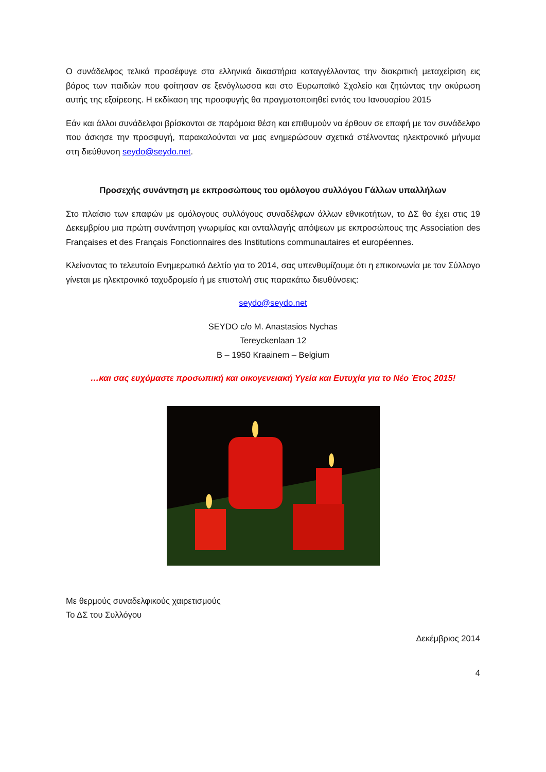Ο συνάδελφος τελικά προσέφυγε στα ελληνικά δικαστήρια καταγγέλλοντας την διακριτική μεταχείριση εις βάρος των παιδιών που φοίτησαν σε ξενόγλωσσα και στο Ευρωπαϊκό Σχολείο και ζητώντας την ακύρωση αυτής της εξαίρεσης. Η εκδίκαση της προσφυγής θα πραγματοποιηθεί εντός του Ιανουαρίου 2015
Εάν και άλλοι συνάδελφοι βρίσκονται σε παρόμοια θέση και επιθυμούν να έρθουν σε επαφή με τον συνάδελφο που άσκησε την προσφυγή, παρακαλούνται να μας ενημερώσουν σχετικά στέλνοντας ηλεκτρονικό μήνυμα στη διεύθυνση seydo@seydo.net.
Προσεχής συνάντηση με εκπροσώπους του ομόλογου συλλόγου Γάλλων υπαλλήλων
Στο πλαίσιο των επαφών με ομόλογους συλλόγους συναδέλφων άλλων εθνικοτήτων, το ΔΣ θα έχει στις 19 Δεκεμβρίου μια πρώτη συνάντηση γνωριμίας και ανταλλαγής απόψεων με εκπροσώπους της Association des Françaises et des Français Fonctionnaires des Institutions communautaires et européennes.
Κλείνοντας το τελευταίο Ενημερωτικό Δελτίο για το 2014, σας υπενθυμίζουμε ότι η επικοινωνία με τον Σύλλογο γίνεται με ηλεκτρονικό ταχυδρομείο ή με επιστολή στις παρακάτω διευθύνσεις:
seydo@seydo.net
SEYDO c/o M. Anastasios Nychas
Tereyckenlaan 12
B – 1950 Kraainem – Belgium
…και σας ευχόμαστε προσωπική και οικογενειακή Υγεία και Ευτυχία για το Νέο Έτος 2015!
Με θερμούς συναδελφικούς χαιρετισμούς
Το ΔΣ του Συλλόγου
Δεκέμβριος 2014
4